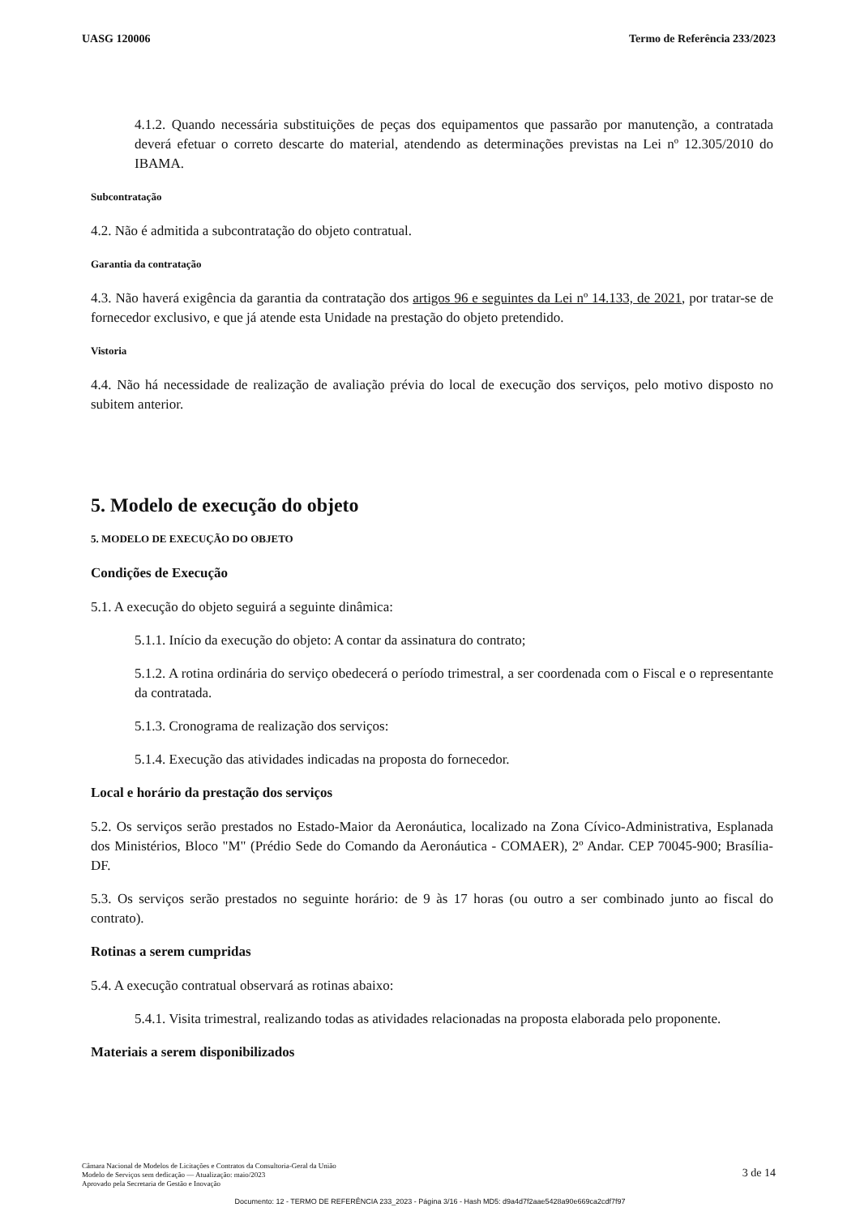UASG 120006 Termo de Referência 233/2023
4.1.2. Quando necessária substituições de peças dos equipamentos que passarão por manutenção, a contratada deverá efetuar o correto descarte do material, atendendo as determinações previstas na Lei nº 12.305/2010 do IBAMA.
Subcontratação
4.2. Não é admitida a subcontratação do objeto contratual.
Garantia da contratação
4.3. Não haverá exigência da garantia da contratação dos artigos 96 e seguintes da Lei nº 14.133, de 2021, por tratar-se de fornecedor exclusivo, e que já atende esta Unidade na prestação do objeto pretendido.
Vistoria
4.4. Não há necessidade de realização de avaliação prévia do local de execução dos serviços, pelo motivo disposto no subitem anterior.
5. Modelo de execução do objeto
5. MODELO DE EXECUÇÃO DO OBJETO
Condições de Execução
5.1. A execução do objeto seguirá a seguinte dinâmica:
5.1.1. Início da execução do objeto: A contar da assinatura do contrato;
5.1.2. A rotina ordinária do serviço obedecerá o período trimestral, a ser coordenada com o Fiscal e o representante da contratada.
5.1.3. Cronograma de realização dos serviços:
5.1.4. Execução das atividades indicadas na proposta do fornecedor.
Local e horário da prestação dos serviços
5.2. Os serviços serão prestados no Estado-Maior da Aeronáutica, localizado na Zona Cívico-Administrativa, Esplanada dos Ministérios, Bloco "M" (Prédio Sede do Comando da Aeronáutica - COMAER), 2º Andar. CEP 70045-900; Brasília-DF.
5.3. Os serviços serão prestados no seguinte horário: de 9 às 17 horas (ou outro a ser combinado junto ao fiscal do contrato).
Rotinas a serem cumpridas
5.4. A execução contratual observará as rotinas abaixo:
5.4.1. Visita trimestral, realizando todas as atividades relacionadas na proposta elaborada pelo proponente.
Materiais a serem disponibilizados
Câmara Nacional de Modelos de Licitações e Contratos da Consultoria-Geral da União
Modelo de Serviços sem dedicação — Atualização: maio/2023
Aprovado pela Secretaria de Gestão e Inovação
3 de 14
Documento: 12 - TERMO DE REFERÊNCIA 233_2023 - Página 3/16 - Hash MD5: d9a4d7f2aae5428a90e669ca2cdf7f97